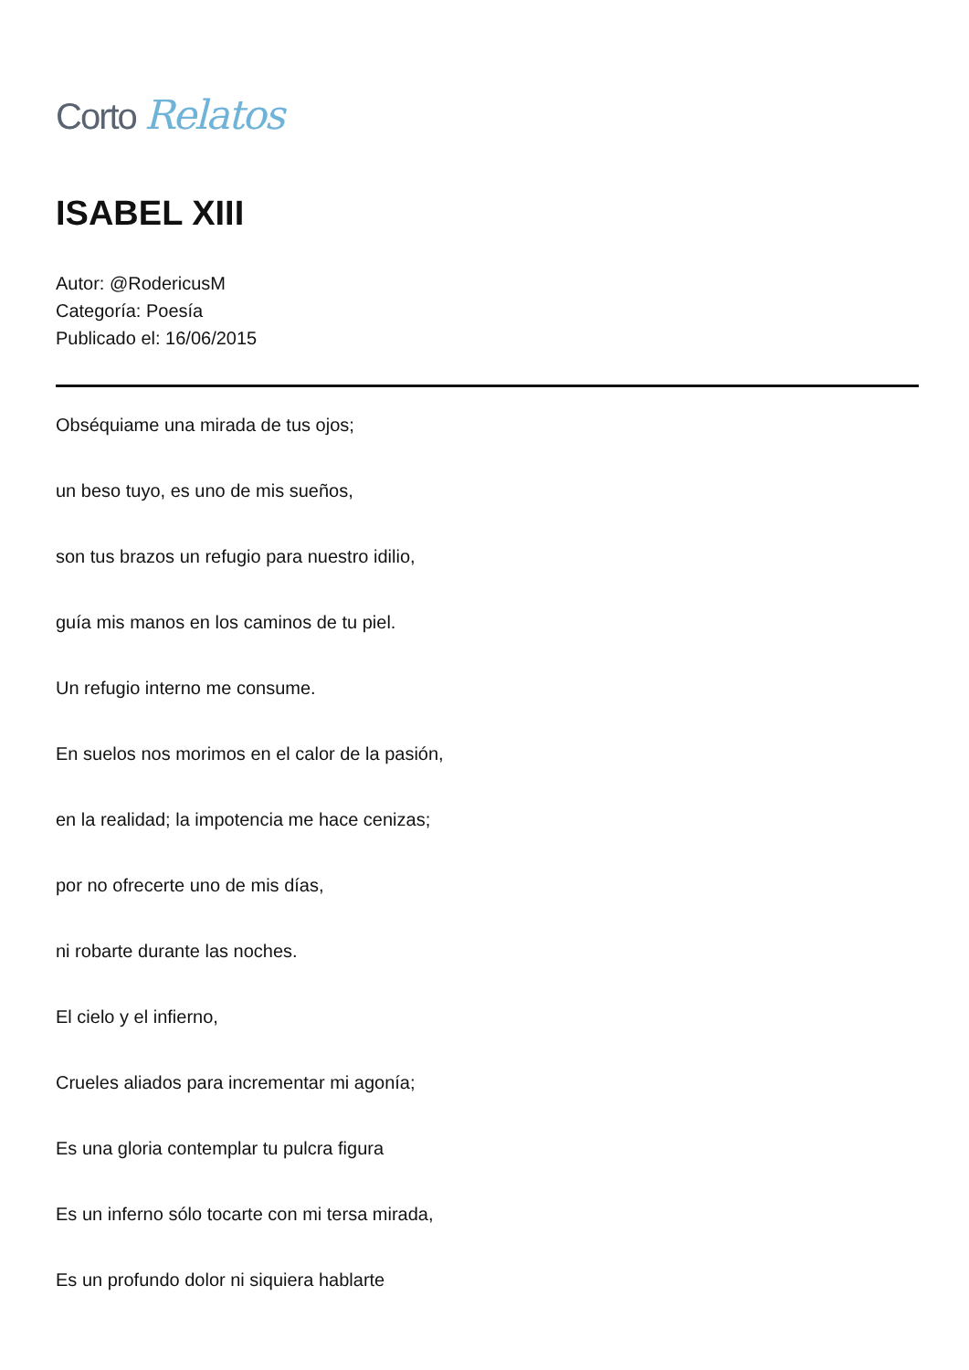Corto Relatos
ISABEL XIII
Autor: @RodericusM
Categoría: Poesía
Publicado el: 16/06/2015
Obséquiame una mirada de tus ojos;
un beso tuyo, es uno de mis sueños,
son tus brazos un refugio para nuestro idilio,
guía mis manos en los caminos de tu piel.
Un refugio interno me consume.
En suelos nos morimos en el calor de la pasión,
en la realidad; la impotencia me hace cenizas;
por no ofrecerte uno de mis días,
ni robarte durante las noches.
El cielo y el infierno,
Crueles aliados para incrementar mi agonía;
Es una gloria contemplar tu pulcra figura
Es un inferno sólo tocarte con mi tersa mirada,
Es un profundo dolor ni siquiera hablarte